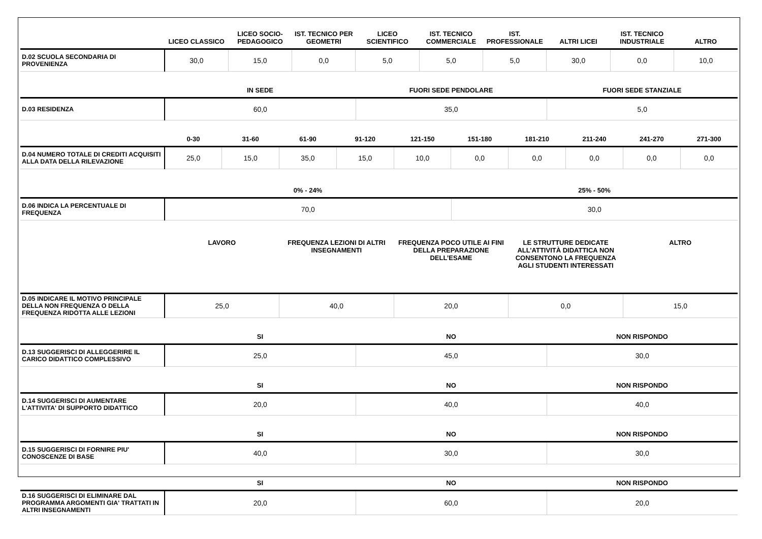| | LICEO CLASSICO | LICEO SOCIO-PEDAGOGICO | IST. TECNICO PER GEOMETRI | LICEO SCIENTIFICO | IST. TECNICO COMMERCIALE | IST. PROFESSIONALE | ALTRI LICEI | IST. TECNICO INDUSTRIALE | ALTRO |
| --- | --- | --- | --- | --- | --- | --- | --- | --- | --- |
| D.02 SCUOLA SECONDARIA DI PROVENIENZA | 30,0 | 15,0 | 0,0 | 5,0 | 5,0 | 5,0 | 30,0 | 0,0 | 10,0 |
| | IN SEDE | FUORI SEDE PENDOLARE | FUORI SEDE STANZIALE |
| --- | --- | --- | --- |
| D.03 RESIDENZA | 60,0 | 35,0 | 5,0 |
| | 0-30 | 31-60 | 61-90 | 91-120 | 121-150 | 151-180 | 181-210 | 211-240 | 241-270 | 271-300 |
| --- | --- | --- | --- | --- | --- | --- | --- | --- | --- | --- |
| D.04 NUMERO TOTALE DI CREDITI ACQUISITI ALLA DATA DELLA RILEVAZIONE | 25,0 | 15,0 | 35,0 | 15,0 | 10,0 | 0,0 | 0,0 | 0,0 | 0,0 | 0,0 |
| | 0% - 24% | 25% - 50% |
| --- | --- | --- |
| D.06 INDICA LA PERCENTUALE DI FREQUENZA | 70,0 | 30,0 |
| | LAVORO | FREQUENZA LEZIONI DI ALTRI INSEGNAMENTI | FREQUENZA POCO UTILE AI FINI DELLA PREPARAZIONE DELL’ESAME | LE STRUTTURE DEDICATE ALL’ATTIVITÀ DIDATTICA NON CONSENTONO LA FREQUENZA AGLI STUDENTI INTERESSATI | ALTRO |
| --- | --- | --- | --- | --- | --- |
| D.05 INDICARE IL MOTIVO PRINCIPALE DELLA NON FREQUENZA O DELLA FREQUENZA RIDOTTA ALLE LEZIONI | 25,0 | 40,0 | 20,0 | 0,0 | 15,0 |
| | SI | NO | NON RISPONDO |
| --- | --- | --- | --- |
| D.13 SUGGERISCI DI ALLEGGERIRE IL CARICO DIDATTICO COMPLESSIVO | 25,0 | 45,0 | 30,0 |
| | SI | NO | NON RISPONDO |
| D.14 SUGGERISCI DI AUMENTARE L'ATTIVITA' DI SUPPORTO DIDATTICO | 20,0 | 40,0 | 40,0 |
| | SI | NO | NON RISPONDO |
| D.15 SUGGERISCI DI FORNIRE PIU' CONOSCENZE DI BASE | 40,0 | 30,0 | 30,0 |
| | SI | NO | NON RISPONDO |
| D.16 SUGGERISCI DI ELIMINARE DAL PROGRAMMA ARGOMENTI GIA' TRATTATI IN ALTRI INSEGNAMENTI | 20,0 | 60,0 | 20,0 |